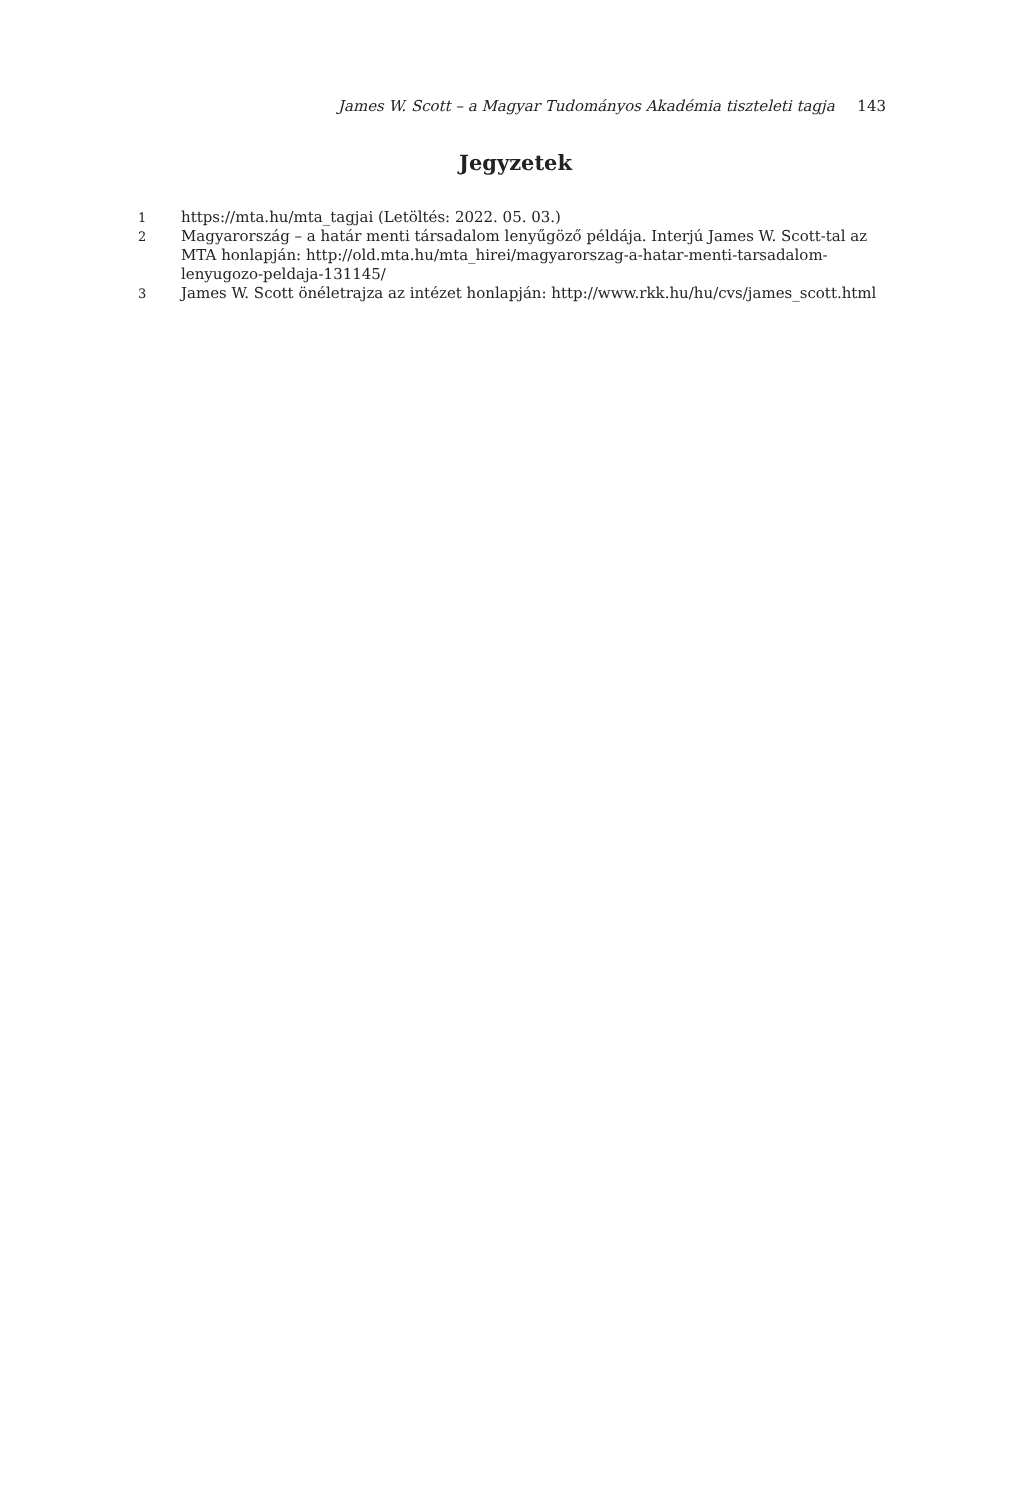James W. Scott – a Magyar Tudományos Akadémia tiszteleti tagja 143
Jegyzetek
1
https://mta.hu/mta_tagjai (Letöltés: 2022. 05. 03.)
2
Magyarország – a határ menti társadalom lenyűgöző példája. Interjú James W. Scott-tal az MTA honlapján: http://old.mta.hu/mta_hirei/magyarorszag-a-hatar-menti-tarsadalom-lenyugozo-peldaja-131145/
3
James W. Scott önéletrajza az intézet honlapján: http://www.rkk.hu/hu/cvs/james_scott.html